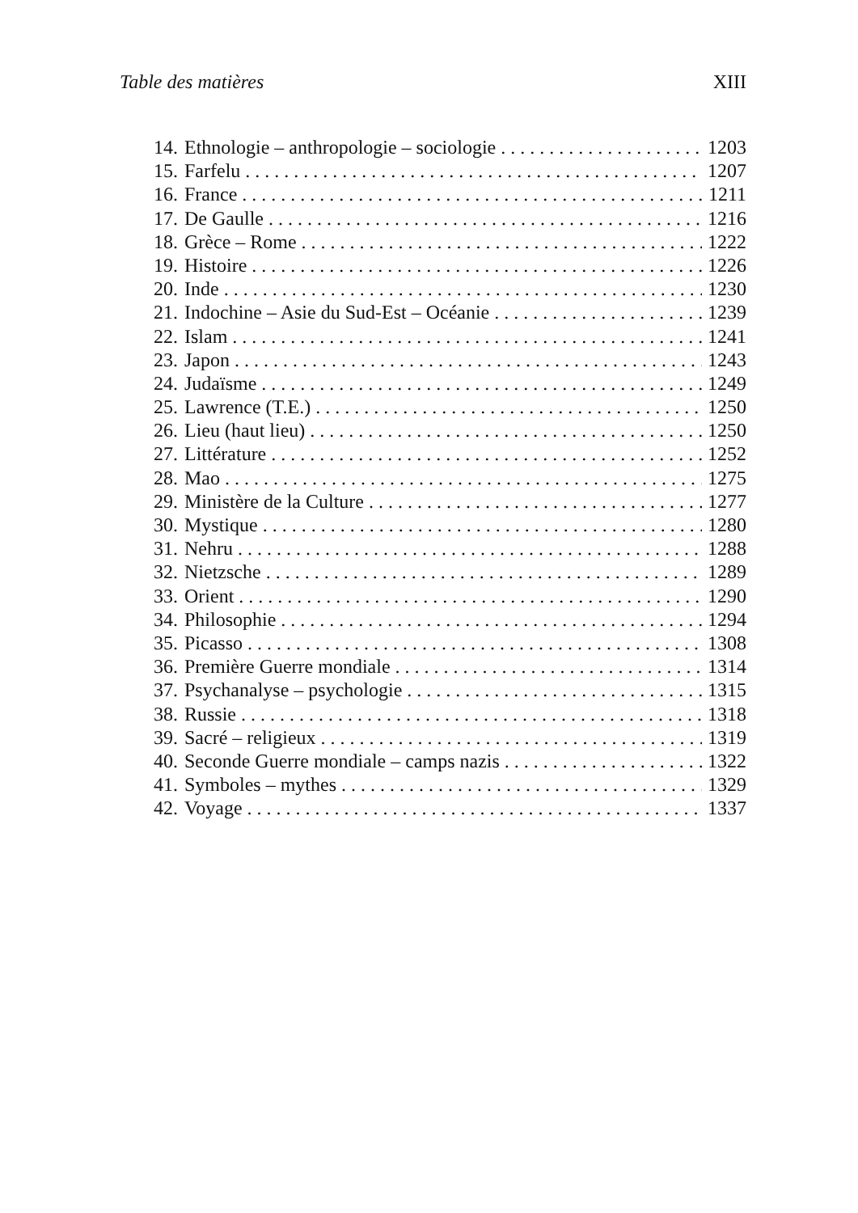Table des matières XIII
14. Ethnologie – anthropologie – sociologie 1203
15. Farfelu 1207
16. France 1211
17. De Gaulle 1216
18. Grèce – Rome 1222
19. Histoire 1226
20. Inde 1230
21. Indochine – Asie du Sud-Est – Océanie 1239
22. Islam 1241
23. Japon 1243
24. Judaïsme 1249
25. Lawrence (T.E.) 1250
26. Lieu (haut lieu) 1250
27. Littérature 1252
28. Mao 1275
29. Ministère de la Culture 1277
30. Mystique 1280
31. Nehru 1288
32. Nietzsche 1289
33. Orient 1290
34. Philosophie 1294
35. Picasso 1308
36. Première Guerre mondiale 1314
37. Psychanalyse – psychologie 1315
38. Russie 1318
39. Sacré – religieux 1319
40. Seconde Guerre mondiale – camps nazis 1322
41. Symboles – mythes 1329
42. Voyage 1337